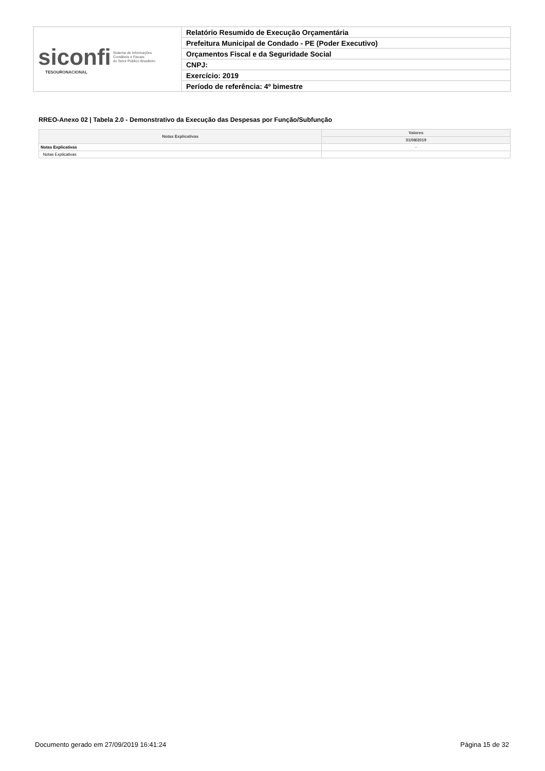| siconfi Sistema de Informações Contábeis e Fiscais do Setor Público Brasileiro TESOURONACIONAL | Relatório Resumido de Execução Orçamentária |
| | Prefeitura Municipal de Condado - PE (Poder Executivo) |
| | Orçamentos Fiscal e da Seguridade Social |
| | CNPJ: |
| | Exercício: 2019 |
| | Período de referência: 4º bimestre |
RREO-Anexo 02 | Tabela 2.0 - Demonstrativo da Execução das Despesas por Função/Subfunção
| Notas Explicativas | Valores |
| --- | --- |
| | 31/08/2019 |
| Notas Explicativas | - |
| Notas Explicativas | |
Documento gerado em 27/09/2019 16:41:24 Página 15 de 32